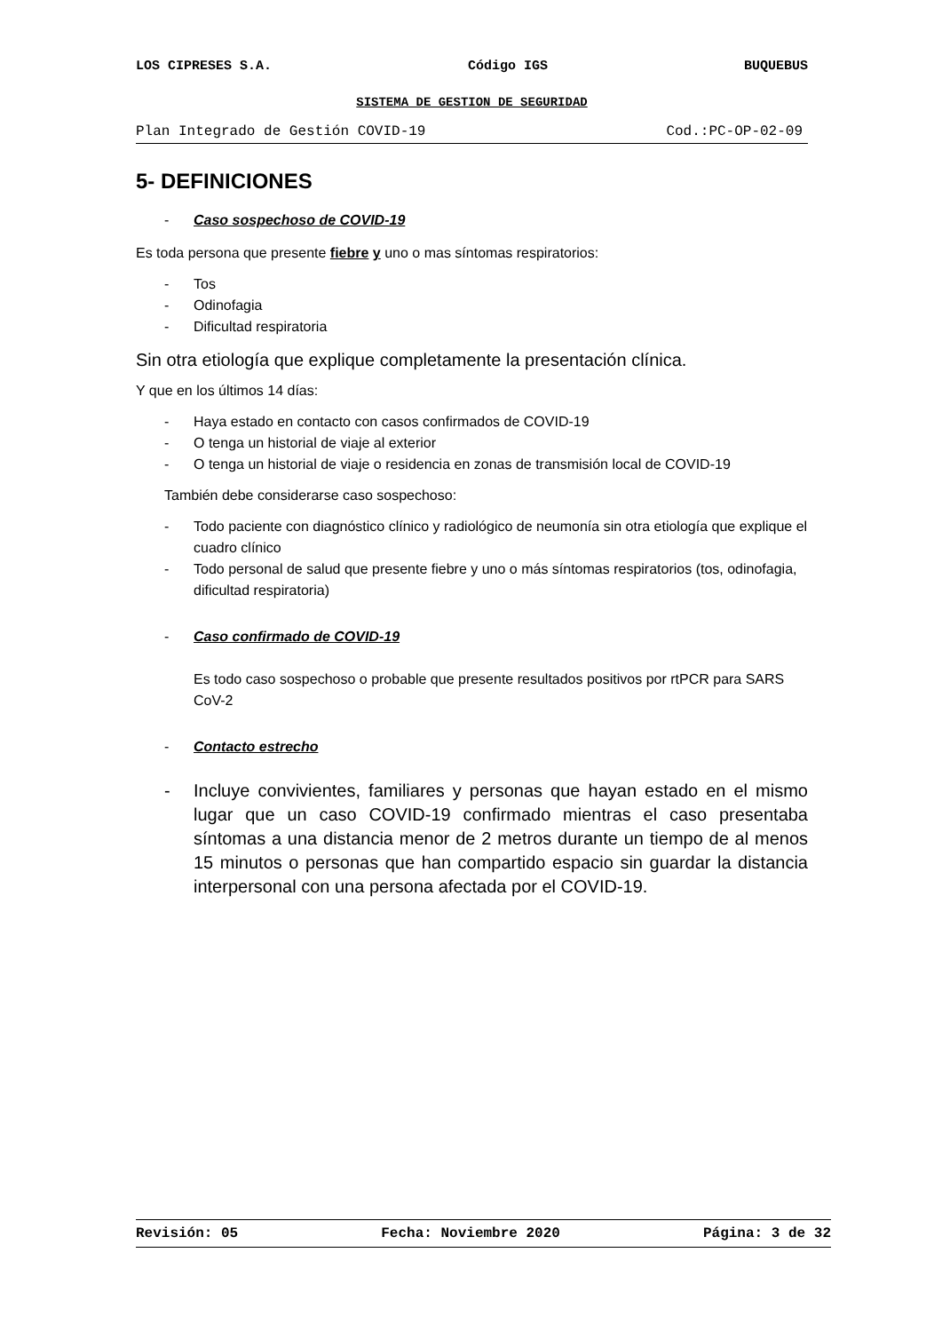LOS CIPRESES S.A. Código IGS BUQUEBUS
SISTEMA DE GESTION DE SEGURIDAD
Plan Integrado de Gestión COVID-19 Cod.:PC-OP-02-09
5- DEFINICIONES
- Caso sospechoso de COVID-19
Es toda persona que presente fiebre y uno o mas síntomas respiratorios:
- Tos
- Odinofagia
- Dificultad respiratoria
Sin otra etiología que explique completamente la presentación clínica.
Y que en los últimos 14 días:
- Haya estado en contacto con casos confirmados de COVID-19
- O tenga un historial de viaje al exterior
- O tenga un historial de viaje o residencia en zonas de transmisión local de COVID-19
También debe considerarse caso sospechoso:
- Todo paciente con diagnóstico clínico y radiológico de neumonía sin otra etiología que explique el cuadro clínico
- Todo personal de salud que presente fiebre y uno o más síntomas respiratorios (tos, odinofagia, dificultad respiratoria)
- Caso confirmado de COVID-19
Es todo caso sospechoso o probable que presente resultados positivos por rtPCR para SARS CoV-2
- Contacto estrecho
- Incluye convivientes, familiares y personas que hayan estado en el mismo lugar que un caso COVID-19 confirmado mientras el caso presentaba síntomas a una distancia menor de 2 metros durante un tiempo de al menos 15 minutos o personas que han compartido espacio sin guardar la distancia interpersonal con una persona afectada por el COVID-19.
Revisión: 05 Fecha: Noviembre 2020 Página: 3 de 32